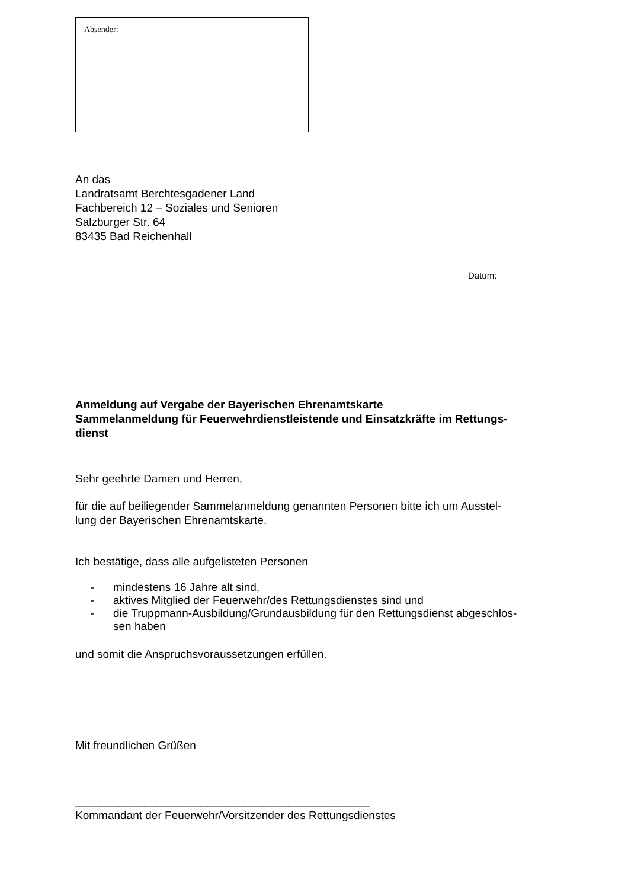Absender:
An das
Landratsamt Berchtesgadener Land
Fachbereich 12 – Soziales und Senioren
Salzburger Str. 64
83435 Bad Reichenhall
Datum: ________________
Anmeldung auf Vergabe der Bayerischen Ehrenamtskarte
Sammelanmeldung für Feuerwehrdienstleistende und Einsatzkräfte im Rettungs-
dienst
Sehr geehrte Damen und Herren,
für die auf beiliegender Sammelanmeldung genannten Personen bitte ich um Ausstel-
lung der Bayerischen Ehrenamtskarte.
Ich bestätige, dass alle aufgelisteten Personen
- mindestens 16 Jahre alt sind,
- aktives Mitglied der Feuerwehr/des Rettungsdienstes sind und
- die Truppmann-Ausbildung/Grundausbildung für den Rettungsdienst abgeschlos-
sen haben
und somit die Anspruchsvoraussetzungen erfüllen.
Mit freundlichen Grüßen
_______________________________________________
Kommandant der Feuerwehr/Vorsitzender des Rettungsdienstes